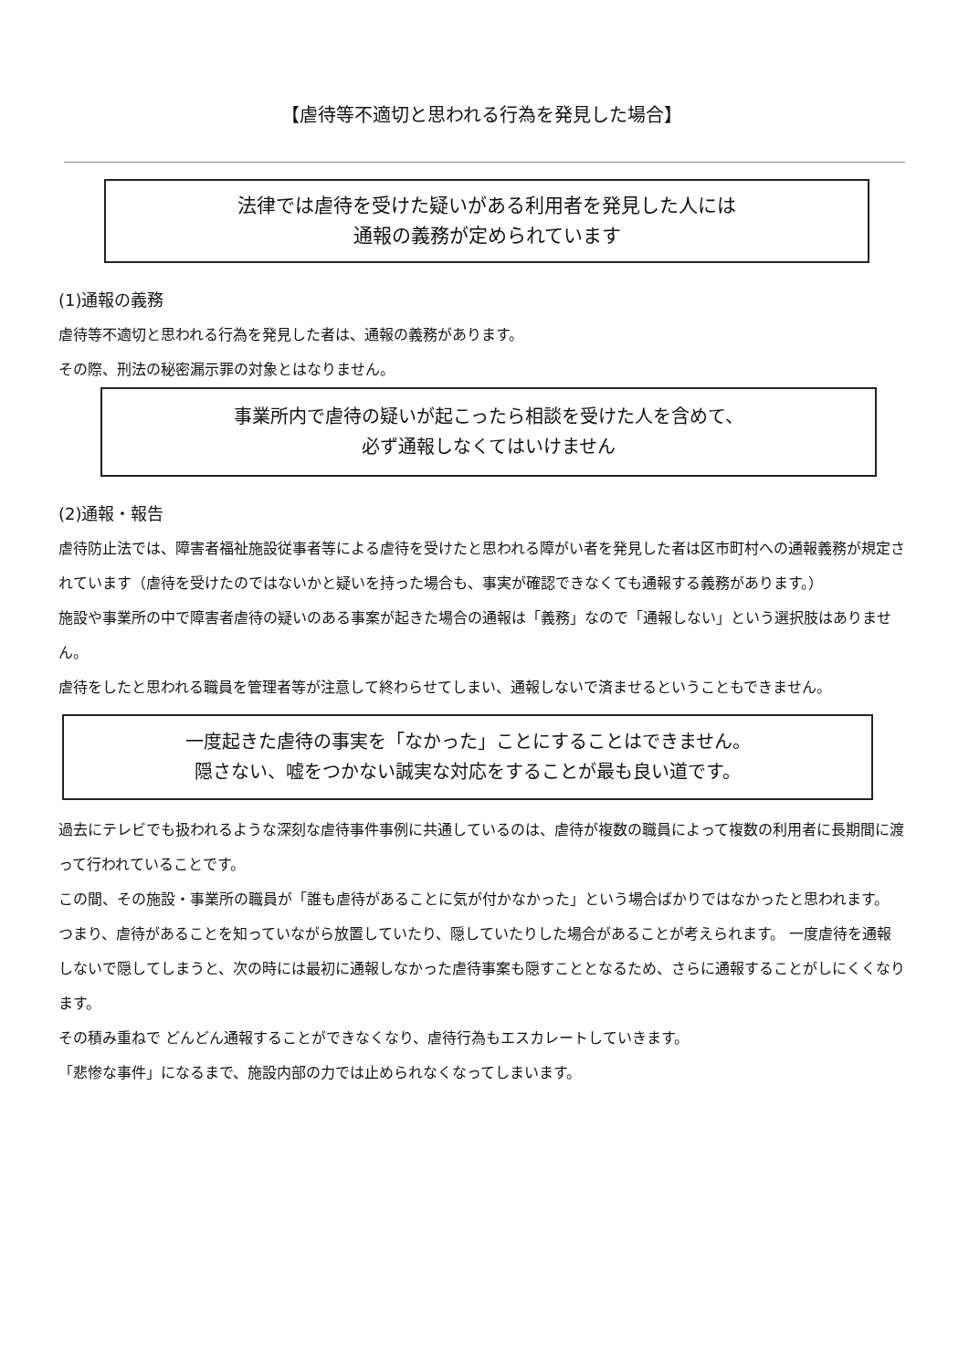【虐待等不適切と思われる行為を発見した場合】
法律では虐待を受けた疑いがある利用者を発見した人には
通報の義務が定められています
(1)通報の義務
虐待等不適切と思われる行為を発見した者は、通報の義務があります。
その際、刑法の秘密漏示罪の対象とはなりません。
事業所内で虐待の疑いが起こったら相談を受けた人を含めて、
必ず通報しなくてはいけません
(2)通報・報告
虐待防止法では、障害者福祉施設従事者等による虐待を受けたと思われる障がい者を発見した者は区市町村への通報義務が規定されています（虐待を受けたのではないかと疑いを持った場合も、事実が確認できなくても通報する義務があります。）
施設や事業所の中で障害者虐待の疑いのある事案が起きた場合の通報は「義務」なので「通報しない」という選択肢はありません。
虐待をしたと思われる職員を管理者等が注意して終わらせてしまい、通報しないで済ませるということもできません。
一度起きた虐待の事実を「なかった」ことにすることはできません。
隠さない、嘘をつかない誠実な対応をすることが最も良い道です。
過去にテレビでも扱われるような深刻な虐待事件事例に共通しているのは、虐待が複数の職員によって複数の利用者に長期間に渡って行われていることです。
この間、その施設・事業所の職員が「誰も虐待があることに気が付かなかった」という場合ばかりではなかったと思われます。
つまり、虐待があることを知っていながら放置していたり、隠していたりした場合があることが考えられます。 一度虐待を通報しないで隠してしまうと、次の時には最初に通報しなかった虐待事案も隠すこととなるため、さらに通報することがしにくくなります。
その積み重ねで どんどん通報することができなくなり、虐待行為もエスカレートしていきます。
「悲惨な事件」になるまで、施設内部の力では止められなくなってしまいます。